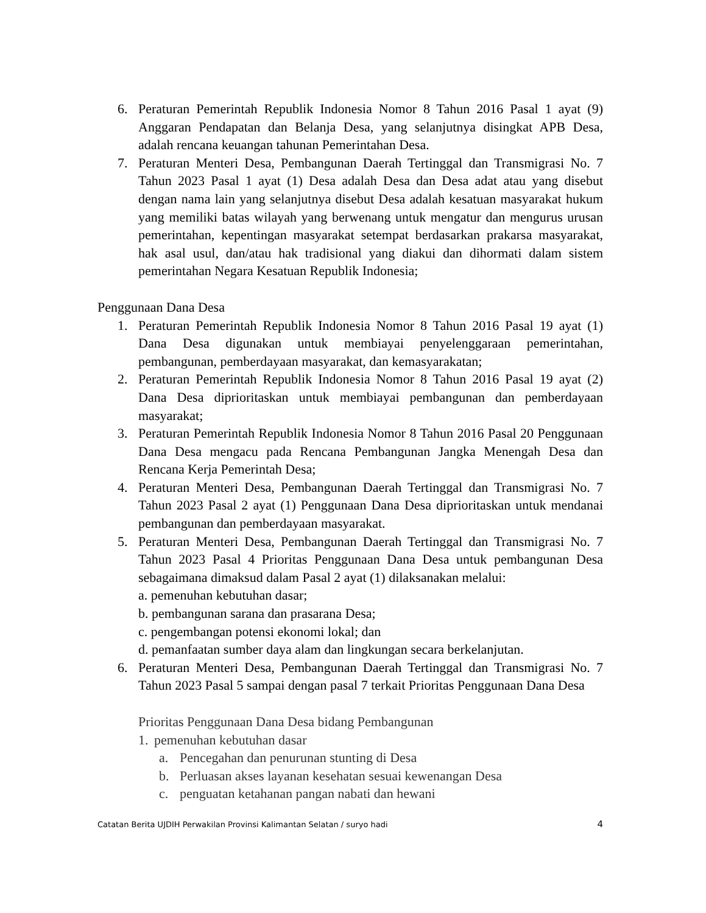6. Peraturan Pemerintah Republik Indonesia Nomor 8 Tahun 2016 Pasal 1 ayat (9) Anggaran Pendapatan dan Belanja Desa, yang selanjutnya disingkat APB Desa, adalah rencana keuangan tahunan Pemerintahan Desa.
7. Peraturan Menteri Desa, Pembangunan Daerah Tertinggal dan Transmigrasi No. 7 Tahun 2023 Pasal 1 ayat (1) Desa adalah Desa dan Desa adat atau yang disebut dengan nama lain yang selanjutnya disebut Desa adalah kesatuan masyarakat hukum yang memiliki batas wilayah yang berwenang untuk mengatur dan mengurus urusan pemerintahan, kepentingan masyarakat setempat berdasarkan prakarsa masyarakat, hak asal usul, dan/atau hak tradisional yang diakui dan dihormati dalam sistem pemerintahan Negara Kesatuan Republik Indonesia;
Penggunaan Dana Desa
1. Peraturan Pemerintah Republik Indonesia Nomor 8 Tahun 2016 Pasal 19 ayat (1) Dana Desa digunakan untuk membiayai penyelenggaraan pemerintahan, pembangunan, pemberdayaan masyarakat, dan kemasyarakatan;
2. Peraturan Pemerintah Republik Indonesia Nomor 8 Tahun 2016 Pasal 19 ayat (2) Dana Desa diprioritaskan untuk membiayai pembangunan dan pemberdayaan masyarakat;
3. Peraturan Pemerintah Republik Indonesia Nomor 8 Tahun 2016 Pasal 20 Penggunaan Dana Desa mengacu pada Rencana Pembangunan Jangka Menengah Desa dan Rencana Kerja Pemerintah Desa;
4. Peraturan Menteri Desa, Pembangunan Daerah Tertinggal dan Transmigrasi No. 7 Tahun 2023 Pasal 2 ayat (1) Penggunaan Dana Desa diprioritaskan untuk mendanai pembangunan dan pemberdayaan masyarakat.
5. Peraturan Menteri Desa, Pembangunan Daerah Tertinggal dan Transmigrasi No. 7 Tahun 2023 Pasal 4 Prioritas Penggunaan Dana Desa untuk pembangunan Desa sebagaimana dimaksud dalam Pasal 2 ayat (1) dilaksanakan melalui:
a. pemenuhan kebutuhan dasar;
b. pembangunan sarana dan prasarana Desa;
c. pengembangan potensi ekonomi lokal; dan
d. pemanfaatan sumber daya alam dan lingkungan secara berkelanjutan.
6. Peraturan Menteri Desa, Pembangunan Daerah Tertinggal dan Transmigrasi No. 7 Tahun 2023 Pasal 5 sampai dengan pasal 7 terkait Prioritas Penggunaan Dana Desa
Prioritas Penggunaan Dana Desa bidang Pembangunan
1. pemenuhan kebutuhan dasar
a. Pencegahan dan penurunan stunting di Desa
b. Perluasan akses layanan kesehatan sesuai kewenangan Desa
c. penguatan ketahanan pangan nabati dan hewani
Catatan Berita UJDIH Perwakilan Provinsi Kalimantan Selatan / suryo hadi 4